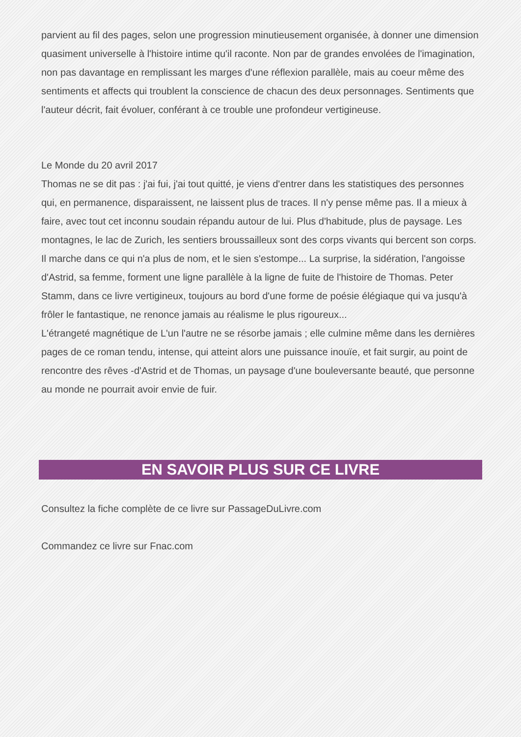parvient au fil des pages, selon une progression minutieusement organisée, à donner une dimension quasiment universelle à l'histoire intime qu'il raconte. Non par de grandes envolées de l'imagination, non pas davantage en remplissant les marges d'une réflexion parallèle, mais au coeur même des sentiments et affects qui troublent la conscience de chacun des deux personnages. Sentiments que l'auteur décrit, fait évoluer, conférant à ce trouble une profondeur vertigineuse.
Le Monde du 20 avril 2017
Thomas ne se dit pas : j'ai fui, j'ai tout quitté, je viens d'entrer dans les statistiques des personnes qui, en permanence, disparaissent, ne laissent plus de traces. Il n'y pense même pas. Il a mieux à faire, avec tout cet inconnu soudain répandu autour de lui. Plus d'habitude, plus de paysage. Les montagnes, le lac de Zurich, les sentiers broussailleux sont des corps vivants qui bercent son corps. Il marche dans ce qui n'a plus de nom, et le sien s'estompe... La surprise, la sidération, l'angoisse d'Astrid, sa femme, forment une ligne parallèle à la ligne de fuite de l'histoire de Thomas. Peter Stamm, dans ce livre vertigineux, toujours au bord d'une forme de poésie élégiaque qui va jusqu'à frôler le fantastique, ne renonce jamais au réalisme le plus rigoureux...
L'étrangeté magnétique de L'un l'autre ne se résorbe jamais ; elle culmine même dans les dernières pages de ce roman tendu, intense, qui atteint alors une puissance inouïe, et fait surgir, au point de rencontre des rêves -d'Astrid et de Thomas, un paysage d'une bouleversante beauté, que personne au monde ne pourrait avoir envie de fuir.
EN SAVOIR PLUS SUR CE LIVRE
Consultez la fiche complète de ce livre sur PassageDuLivre.com
Commandez ce livre sur Fnac.com